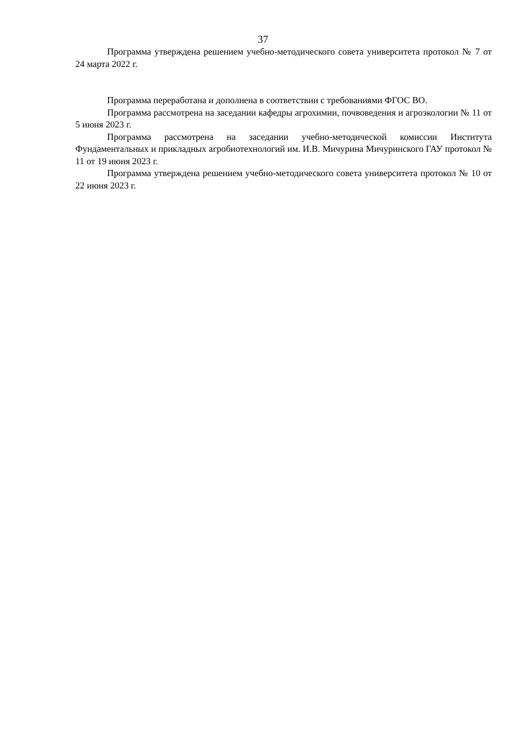37
Программа утверждена решением учебно-методического совета университета протокол № 7 от 24 марта 2022 г.
Программа переработана и дополнена в соответствии с требованиями ФГОС ВО.
Программа рассмотрена на заседании кафедры агрохимии, почвоведения и агроэкологии № 11 от 5 июня 2023 г.
Программа рассмотрена на заседании учебно-методической комиссии Института Фундаментальных и прикладных агробиотехнологий им. И.В. Мичурина Мичуринского ГАУ протокол № 11 от 19 июня 2023 г.
Программа утверждена решением учебно-методического совета университета протокол № 10 от 22 июня 2023 г.